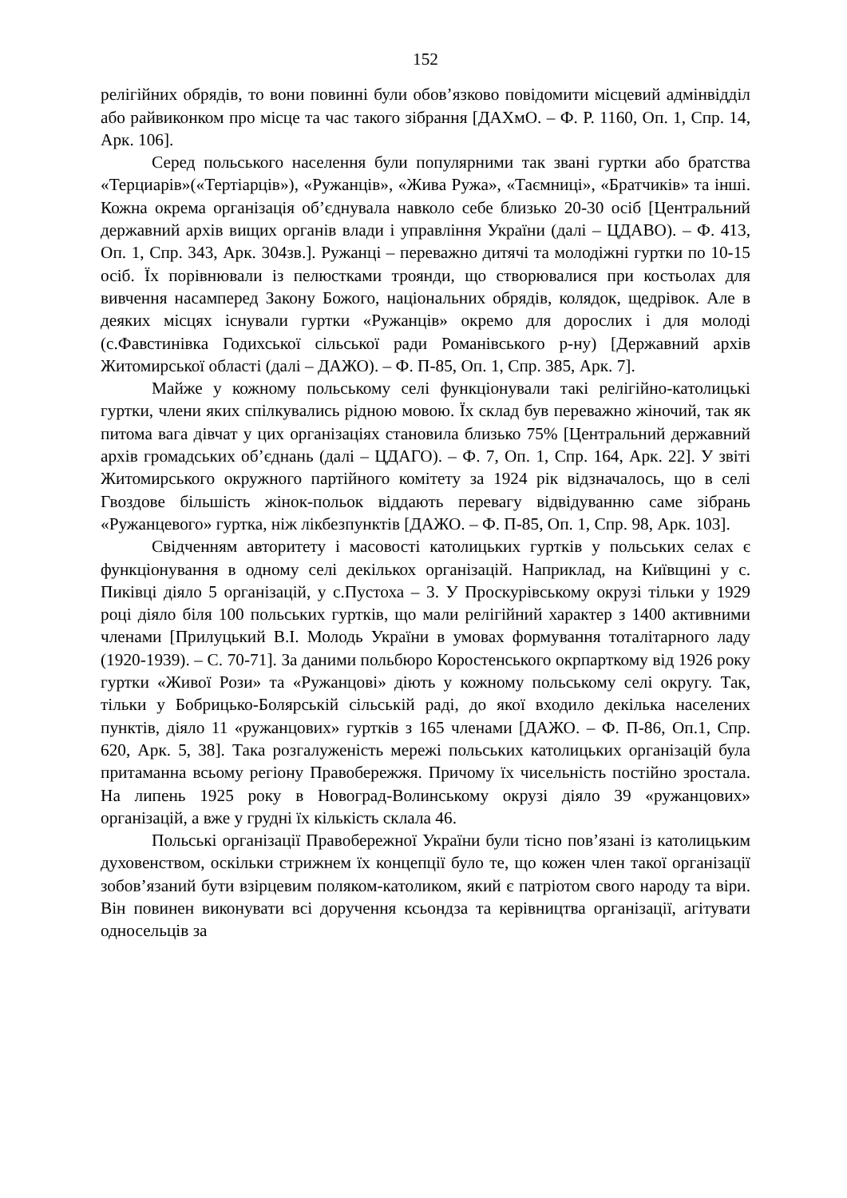152
релігійних обрядів, то вони повинні були обов’язково повідомити місцевий адмінвідділ або райвиконком про місце та час такого зібрання [ДАХмО. – Ф. Р. 1160, Оп. 1, Спр. 14, Арк. 106].
Серед польського населення були популярними так звані гуртки або братства «Терциарів»(«Тертіарців»), «Ружанців», «Жива Ружа», «Таємниці», «Братчиків» та інші. Кожна окрема організація об’єднувала навколо себе близько 20-30 осіб [Центральний державний архів вищих органів влади і управління України (далі – ЦДАВО). – Ф. 413, Оп. 1, Спр. 343, Арк. 304зв.]. Ружанці – переважно дитячі та молодіжні гуртки по 10-15 осіб. Їх порівнювали із пелюстками троянди, що створювалися при костьолах для вивчення насамперед Закону Божого, національних обрядів, колядок, щедрівок. Але в деяких місцях існували гуртки «Ружанців» окремо для дорослих і для молоді (с.Фавстинівка Годихської сільської ради Романівського р-ну) [Державний архів Житомирської області (далі – ДАЖО). – Ф. П-85, Оп. 1, Спр. 385, Арк. 7].
Майже у кожному польському селі функціонували такі релігійно-католицькі гуртки, члени яких спілкувались рідною мовою. Їх склад був переважно жіночий, так як питома вага дівчат у цих організаціях становила близько 75% [Центральний державний архів громадських об’єднань (далі – ЦДАГО). – Ф. 7, Оп. 1, Спр. 164, Арк. 22]. У звіті Житомирського окружного партійного комітету за 1924 рік відзначалось, що в селі Гвоздове більшість жінок-польок віддають перевагу відвідуванню саме зібрань «Ружанцевого» гуртка, ніж лікбезпунктів [ДАЖО. – Ф. П-85, Оп. 1, Спр. 98, Арк. 103].
Свідченням авторитету і масовості католицьких гуртків у польських селах є функціонування в одному селі декількох організацій. Наприклад, на Київщині у с. Пиківці діяло 5 організацій, у с.Пустоха – 3. У Проскурівському окрузі тільки у 1929 році діяло біля 100 польських гуртків, що мали релігійний характер з 1400 активними членами [Прилуцький В.І. Молодь України в умовах формування тоталітарного ладу (1920-1939). – С. 70-71]. За даними польбюро Коростенського окрпарткому від 1926 року гуртки «Живої Рози» та «Ружанцові» діють у кожному польському селі округу. Так, тільки у Бобрицько-Болярській сільській раді, до якої входило декілька населених пунктів, діяло 11 «ружанцових» гуртків з 165 членами [ДАЖО. – Ф. П-86, Оп.1, Спр. 620, Арк. 5, 38]. Така розгалуженість мережі польських католицьких організацій була притаманна всьому регіону Правобережжя. Причому їх чисельність постійно зростала. На липень 1925 року в Новоград-Волинському окрузі діяло 39 «ружанцових» організацій, а вже у грудні їх кількість склала 46.
Польські організації Правобережної України були тісно пов’язані із католицьким духовенством, оскільки стрижнем їх концепції було те, що кожен член такої організації зобов’язаний бути взірцевим поляком-католиком, який є патріотом свого народу та віри. Він повинен виконувати всі доручення ксьондза та керівництва організації, агітувати односельців за